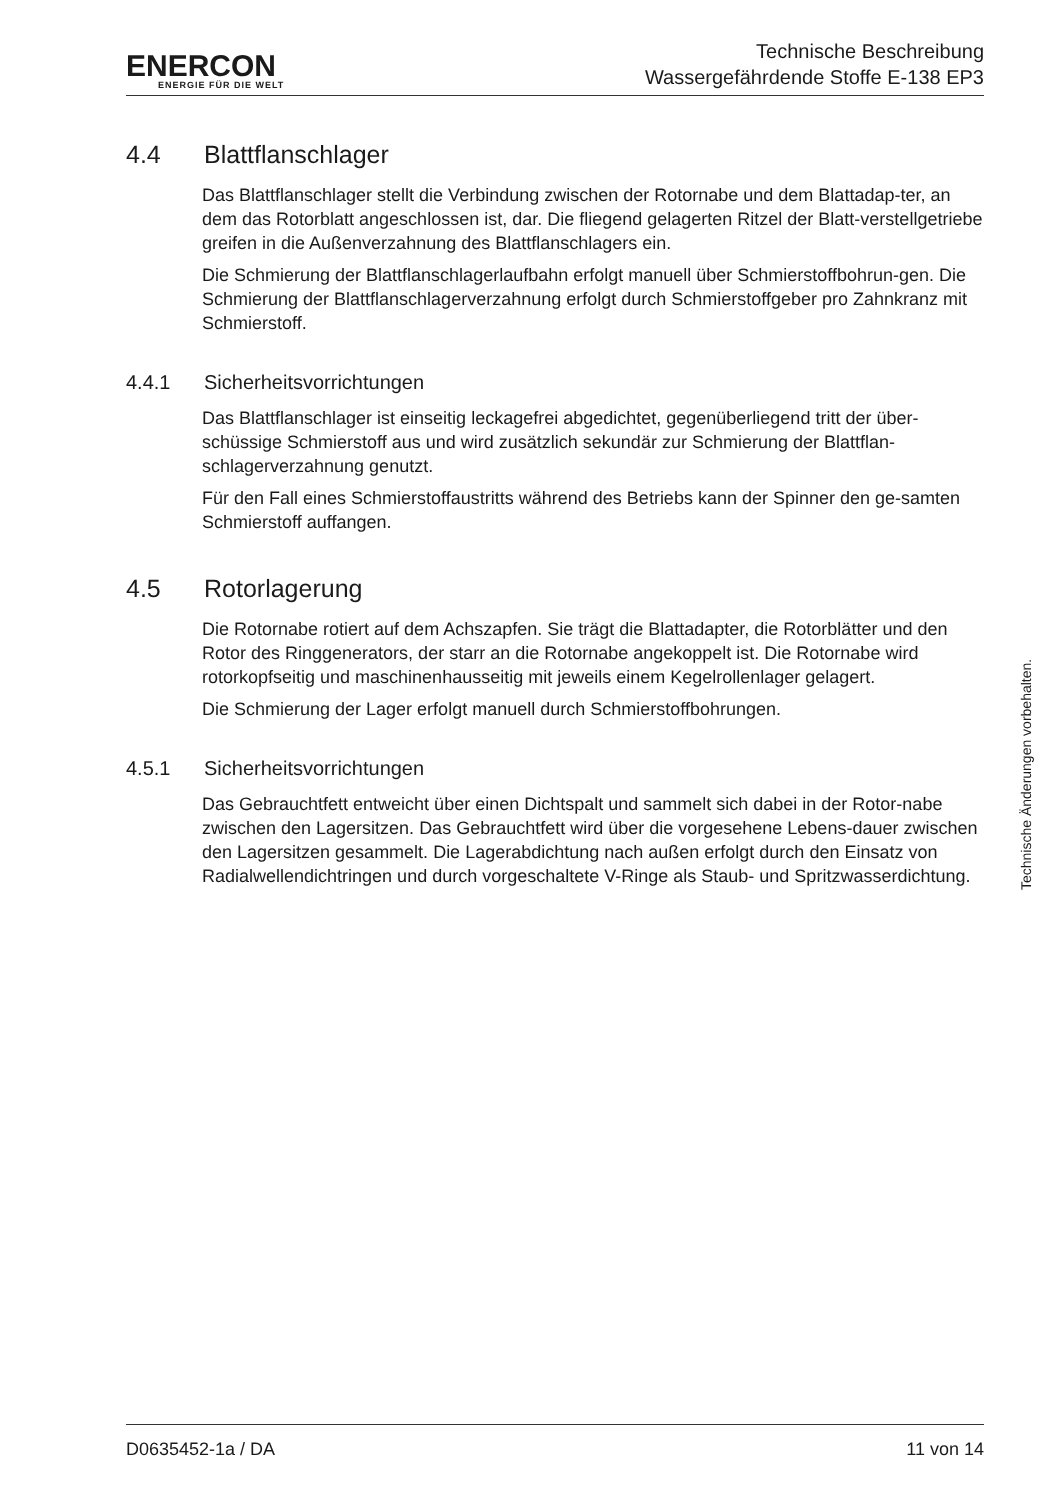ENERCON
ENERGIE FÜR DIE WELT
Technische Beschreibung
Wassergefährdende Stoffe E-138 EP3
4.4 Blattflanschlager
Das Blattflanschlager stellt die Verbindung zwischen der Rotornabe und dem Blattadap-ter, an dem das Rotorblatt angeschlossen ist, dar. Die fliegend gelagerten Ritzel der Blatt-verstellgetriebe greifen in die Außenverzahnung des Blattflanschlagers ein.
Die Schmierung der Blattflanschlagerlaufbahn erfolgt manuell über Schmierstoffbohrun-gen. Die Schmierung der Blattflanschlagerverzahnung erfolgt durch Schmierstoffgeber pro Zahnkranz mit Schmierstoff.
4.4.1 Sicherheitsvorrichtungen
Das Blattflanschlager ist einseitig leckagefrei abgedichtet, gegenüberliegend tritt der über-schüssige Schmierstoff aus und wird zusätzlich sekundär zur Schmierung der Blattflan-schlagerverzahnung genutzt.
Für den Fall eines Schmierstoffaustritts während des Betriebs kann der Spinner den ge-samten Schmierstoff auffangen.
4.5 Rotorlagerung
Die Rotornabe rotiert auf dem Achszapfen. Sie trägt die Blattadapter, die Rotorblätter und den Rotor des Ringgenerators, der starr an die Rotornabe angekoppelt ist. Die Rotornabe wird rotorkopfseitig und maschinenhausseitig mit jeweils einem Kegelrollenlager gelagert.
Die Schmierung der Lager erfolgt manuell durch Schmierstoffbohrungen.
4.5.1 Sicherheitsvorrichtungen
Das Gebrauchtfett entweicht über einen Dichtspalt und sammelt sich dabei in der Rotor-nabe zwischen den Lagersitzen. Das Gebrauchtfett wird über die vorgesehene Lebens-dauer zwischen den Lagersitzen gesammelt. Die Lagerabdichtung nach außen erfolgt durch den Einsatz von Radialwellendichtringen und durch vorgeschaltete V-Ringe als Staub- und Spritzwasserdichtung.
Technische Änderungen vorbehalten.
D0635452-1a / DA 11 von 14